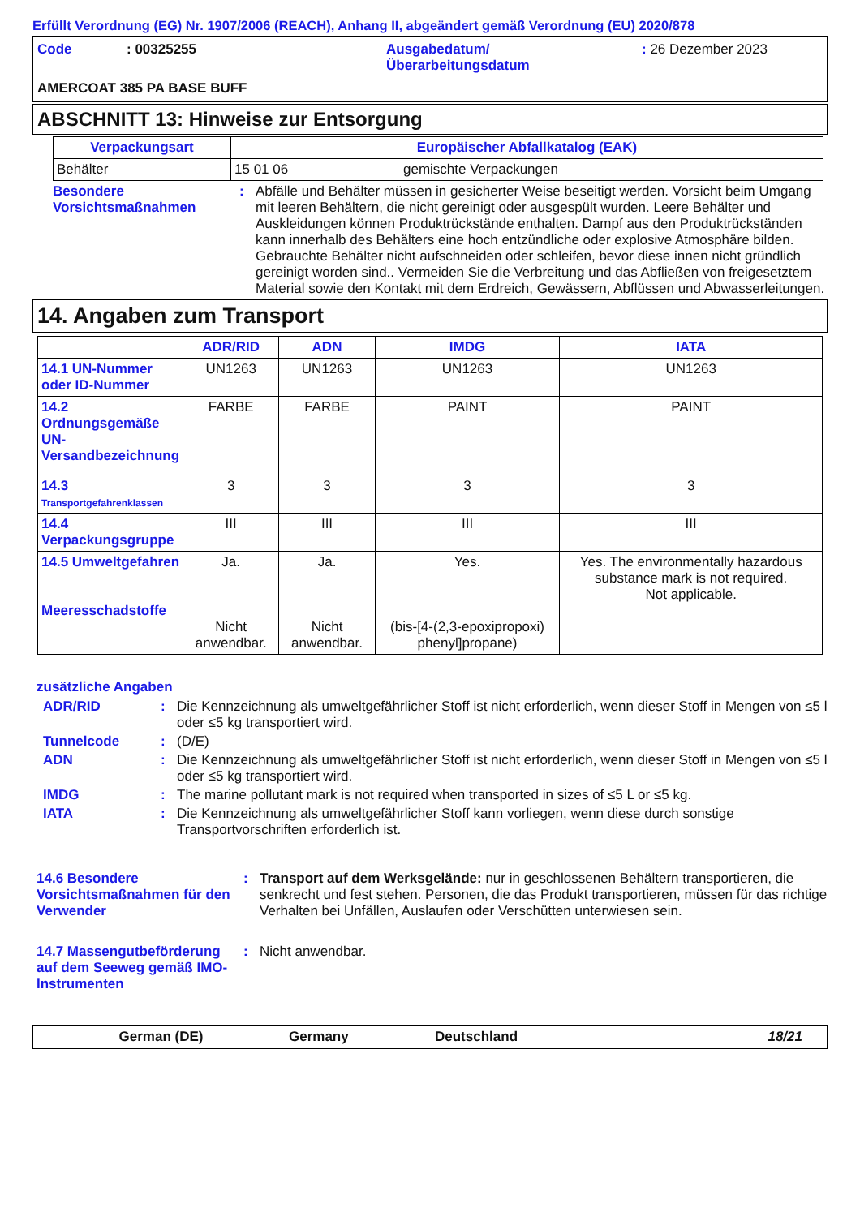Erfüllt Verordnung (EG) Nr. 1907/2006 (REACH), Anhang II, abgeändert gemäß Verordnung (EU) 2020/878
Code
: 00325255
Ausgabedatum/
Überarbeitungsdatum
: 26 Dezember 2023
AMERCOAT 385 PA BASE BUFF
ABSCHNITT 13: Hinweise zur Entsorgung
| Verpackungsart | Europäischer Abfallkatalog (EAK) | |
| --- | --- | --- |
| Behälter | 15 01 06 | gemischte Verpackungen |
Besondere Vorsichtsmaßnahmen
: Abfälle und Behälter müssen in gesicherter Weise beseitigt werden. Vorsicht beim Umgang mit leeren Behältern, die nicht gereinigt oder ausgespült wurden. Leere Behälter und Auskleidungen können Produktrückstände enthalten. Dampf aus den Produktrückständen kann innerhalb des Behälters eine hoch entzündliche oder explosive Atmosphäre bilden. Gebrauchte Behälter nicht aufschneiden oder schleifen, bevor diese innen nicht gründlich gereinigt worden sind.. Vermeiden Sie die Verbreitung und das Abfließen von freigesetztem Material sowie den Kontakt mit dem Erdreich, Gewässern, Abflüssen und Abwasserleitungen.
14. Angaben zum Transport
| | ADR/RID | ADN | IMDG | IATA |
| --- | --- | --- | --- | --- |
| 14.1 UN-Nummer oder ID-Nummer | UN1263 | UN1263 | UN1263 | UN1263 |
| 14.2 Ordnungsgemäße UN-Versandbezeichnung | FARBE | FARBE | PAINT | PAINT |
| 14.3 Transportgefahrenklassen | 3 | 3 | 3 | 3 |
| 14.4 Verpackungsgruppe | III | III | III | III |
| 14.5 Umweltgefahren Meeresschadstoffe | Ja. Nicht anwendbar. | Ja. Nicht anwendbar. | Yes. (bis-[4-(2,3-epoxipropoxi) phenyl]propane) | Yes. The environmentally hazardous substance mark is not required. Not applicable. |
zusätzliche Angaben
ADR/RID : Die Kennzeichnung als umweltgefährlicher Stoff ist nicht erforderlich, wenn dieser Stoff in Mengen von ≤5 l oder ≤5 kg transportiert wird.
Tunnelcode : (D/E)
ADN : Die Kennzeichnung als umweltgefährlicher Stoff ist nicht erforderlich, wenn dieser Stoff in Mengen von ≤5 l oder ≤5 kg transportiert wird.
IMDG : The marine pollutant mark is not required when transported in sizes of ≤5 L or ≤5 kg.
IATA : Die Kennzeichnung als umweltgefährlicher Stoff kann vorliegen, wenn diese durch sonstige Transportvorschriften erforderlich ist.
14.6 Besondere Vorsichtsmaßnahmen für den Verwender
: Transport auf dem Werksgelände: nur in geschlossenen Behältern transportieren, die senkrecht und fest stehen. Personen, die das Produkt transportieren, müssen für das richtige Verhalten bei Unfällen, Auslaufen oder Verschütten unterwiesen sein.
14.7 Massengutbeförderung auf dem Seeweg gemäß IMO-Instrumenten
: Nicht anwendbar.
German (DE) Germany Deutschland 18/21